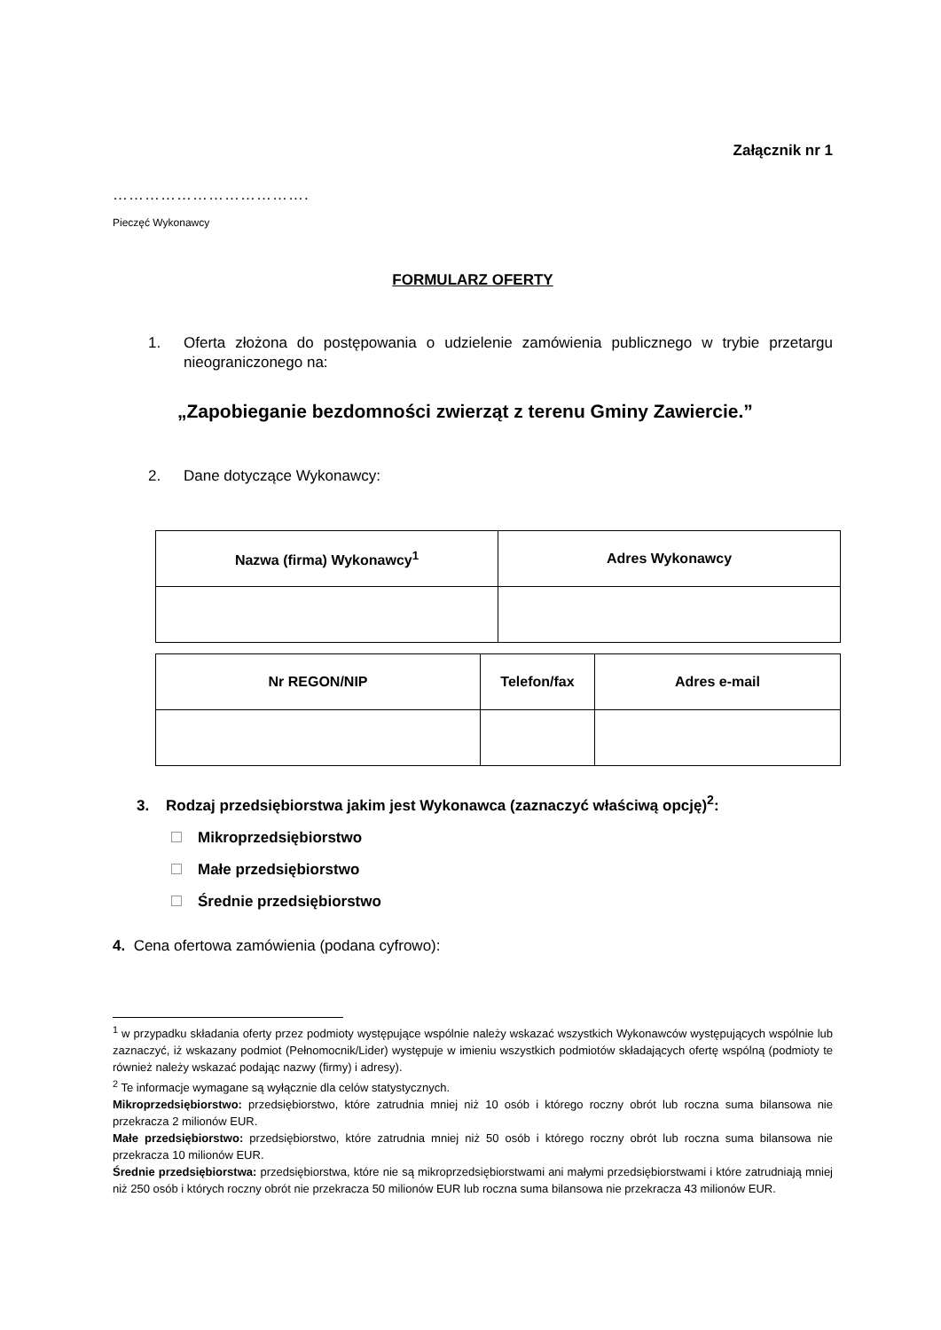Załącznik nr 1
……………………………….
Pieczęć Wykonawcy
FORMULARZ OFERTY
1. Oferta złożona do postępowania o udzielenie zamówienia publicznego w trybie przetargu nieograniczonego na:
„Zapobieganie bezdomności zwierząt z terenu Gminy Zawiercie.”
2. Dane dotyczące Wykonawcy:
| Nazwa (firma) Wykonawcy<sup>1</sup> | Adres Wykonawcy |
| --- | --- |
| Nr REGON/NIP | Telefon/fax | Adres e-mail |
| --- | --- | --- |
3. Rodzaj przedsiębiorstwa jakim jest Wykonawca (zaznaczyć właściwą opcję)<sup>2</sup>:
Mikroprzedsiębiorstwo
Małe przedsiębiorstwo
Średnie przedsiębiorstwo
4. Cena ofertowa zamówienia (podana cyfrowo):
<sup>1</sup> w przypadku składania oferty przez podmioty występujące wspólnie należy wskazać wszystkich Wykonawców występujących wspólnie lub zaznaczyć, iż wskazany podmiot (Pełnomocnik/Lider) występuje w imieniu wszystkich podmiotów składających ofertę wspólną (podmioty te również należy wskazać podając nazwy (firmy) i adresy).
<sup>2</sup> Te informacje wymagane są wyłącznie dla celów statystycznych.
Mikroprzedsiębiorstwo: przedsiębiorstwo, które zatrudnia mniej niż 10 osób i którego roczny obrót lub roczna suma bilansowa nie przekracza 2 milionów EUR.
Małe przedsiębiorstwo: przedsiębiorstwo, które zatrudnia mniej niż 50 osób i którego roczny obrót lub roczna suma bilansowa nie przekracza 10 milionów EUR.
Średnie przedsiębiorstwa: przedsiębiorstwa, które nie są mikroprzedsiębiorstwami ani małymi przedsiębiorstwami i które zatrudniają mniej niż 250 osób i których roczny obrót nie przekracza 50 milionów EUR lub roczna suma bilansowa nie przekracza 43 milionów EUR.